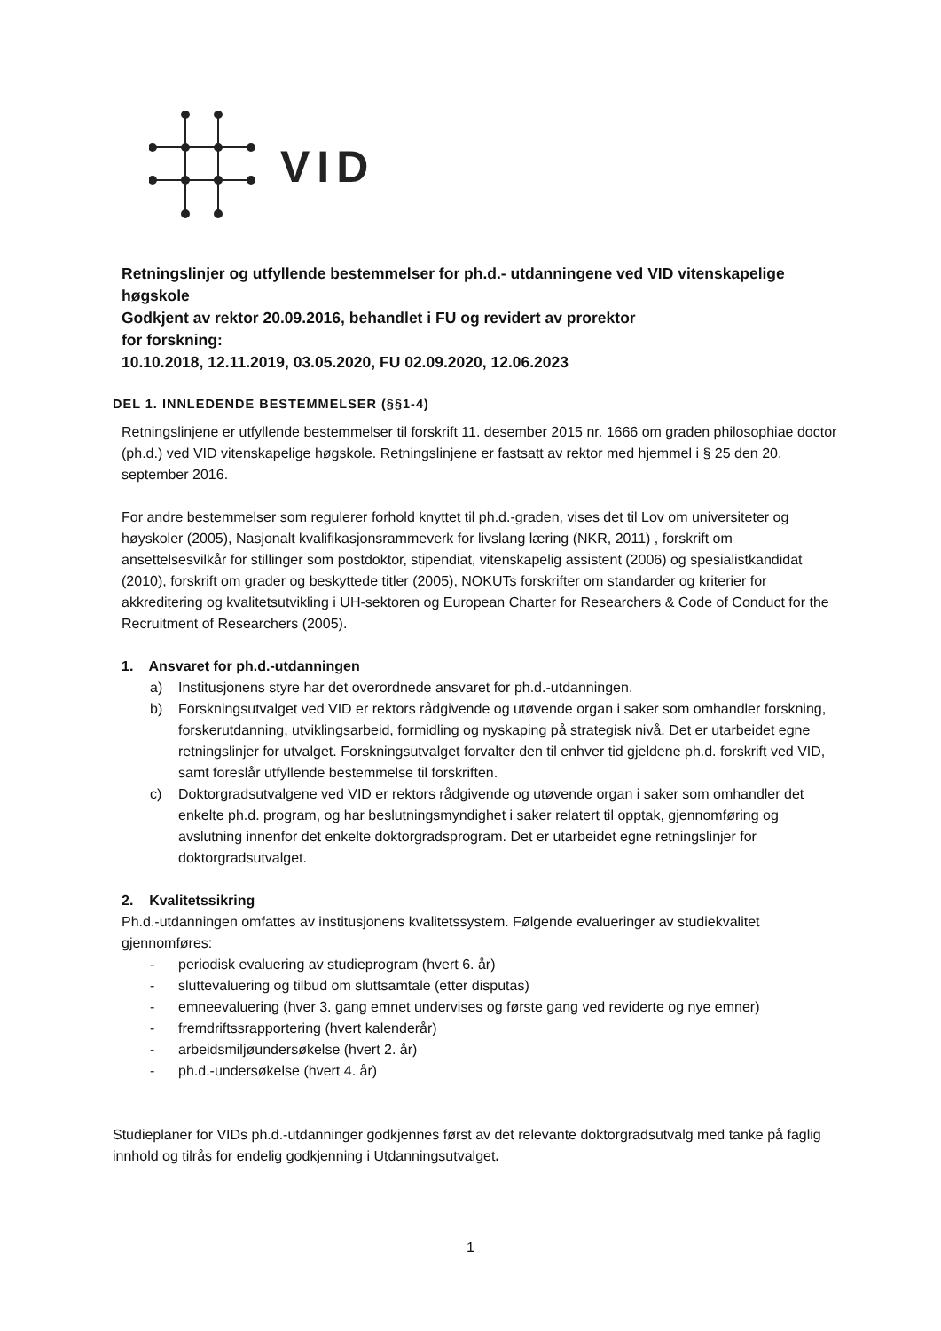VID
Retningslinjer og utfyllende bestemmelser for ph.d.- utdanningene ved VID vitenskapelige høgskole
Godkjent av rektor 20.09.2016, behandlet i FU og revidert av prorektor
for forskning:
10.10.2018, 12.11.2019, 03.05.2020, FU 02.09.2020, 12.06.2023
DEL 1. INNLEDENDE BESTEMMELSER (§§1-4)
Retningslinjene er utfyllende bestemmelser til forskrift 11. desember 2015 nr. 1666 om graden philosophiae doctor (ph.d.) ved VID vitenskapelige høgskole. Retningslinjene er fastsatt av rektor med hjemmel i § 25 den 20. september 2016.
For andre bestemmelser som regulerer forhold knyttet til ph.d.-graden, vises det til Lov om universiteter og høyskoler (2005), Nasjonalt kvalifikasjonsrammeverk for livslang læring (NKR, 2011) , forskrift om ansettelsesvilkår for stillinger som postdoktor, stipendiat, vitenskapelig assistent (2006) og spesialistkandidat (2010), forskrift om grader og beskyttede titler (2005), NOKUTs forskrifter om standarder og kriterier for akkreditering og kvalitetsutvikling i UH-sektoren og European Charter for Researchers & Code of Conduct for the Recruitment of Researchers (2005).
1. Ansvaret for ph.d.-utdanningen
a) Institusjonens styre har det overordnede ansvaret for ph.d.-utdanningen.
b) Forskningsutvalget ved VID er rektors rådgivende og utøvende organ i saker som omhandler forskning, forskerutdanning, utviklingsarbeid, formidling og nyskaping på strategisk nivå. Det er utarbeidet egne retningslinjer for utvalget. Forskningsutvalget forvalter den til enhver tid gjeldene ph.d. forskrift ved VID, samt foreslår utfyllende bestemmelse til forskriften.
c) Doktorgradsutvalgene ved VID er rektors rådgivende og utøvende organ i saker som omhandler det enkelte ph.d. program, og har beslutningsmyndighet i saker relatert til opptak, gjennomføring og avslutning innenfor det enkelte doktorgradsprogram. Det er utarbeidet egne retningslinjer for doktorgradsutvalget.
2. Kvalitetssikring
Ph.d.-utdanningen omfattes av institusjonens kvalitetssystem. Følgende evalueringer av studiekvalitet gjennomføres:
- periodisk evaluering av studieprogram (hvert 6. år)
- sluttevaluering og tilbud om sluttsamtale (etter disputas)
- emneevaluering (hver 3. gang emnet undervises og første gang ved reviderte og nye emner)
- fremdriftssrapportering (hvert kalenderår)
- arbeidsmiljøundersøkelse (hvert 2. år)
- ph.d.-undersøkelse (hvert 4. år)
Studieplaner for VIDs ph.d.-utdanninger godkjennes først av det relevante doktorgradsutvalg med tanke på faglig innhold og tilrås for endelig godkjenning i Utdanningsutvalget.
1